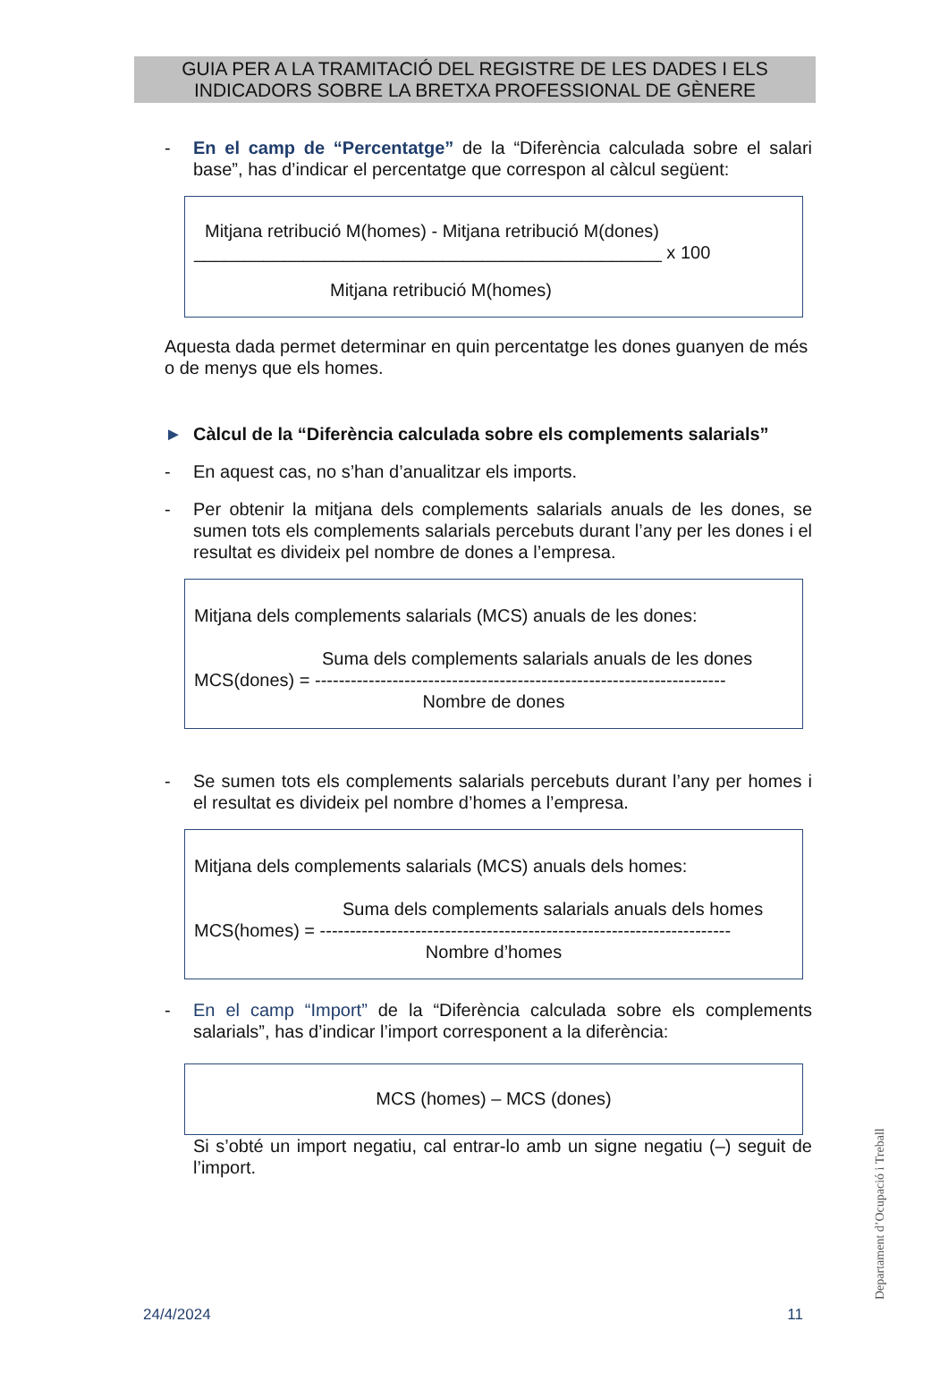GUIA PER A LA TRAMITACIÓ DEL REGISTRE DE LES DADES I ELS
INDICADORS SOBRE LA BRETXA PROFESSIONAL DE GÈNERE
- En el camp de “Percentatge” de la “Diferència calculada sobre el salari base”, has d’indicar el percentatge que correspon al càlcul següent:
Mitjana retribució M(homes) - Mitjana retribució M(dones)
_______________________________________________ x 100
Mitjana retribució M(homes)
Aquesta dada permet determinar en quin percentatge les dones guanyen de més o de menys que els homes.
► Càlcul de la “Diferència calculada sobre els complements salarials”
- En aquest cas, no s’han d’anualitzar els imports.
- Per obtenir la mitjana dels complements salarials anuals de les dones, se sumen tots els complements salarials percebuts durant l’any per les dones i el resultat es divideix pel nombre de dones a l’empresa.
Mitjana dels complements salarials (MCS) anuals de les dones:
Suma dels complements salarials anuals de les dones
MCS(dones) = ---------------------------------------------------------------------
Nombre de dones
- Se sumen tots els complements salarials percebuts durant l’any per homes i el resultat es divideix pel nombre d’homes a l’empresa.
Mitjana dels complements salarials (MCS) anuals dels homes:
Suma dels complements salarials anuals dels homes
MCS(homes) = ---------------------------------------------------------------------
Nombre d’homes
- En el camp “Import” de la “Diferència calculada sobre els complements salarials”, has d’indicar l’import corresponent a la diferència:
MCS (homes) – MCS (dones)
Si s’obté un import negatiu, cal entrar-lo amb un signe negatiu (–) seguit de l’import.
24/4/2024 11 Departament d’Ocupació i Treball